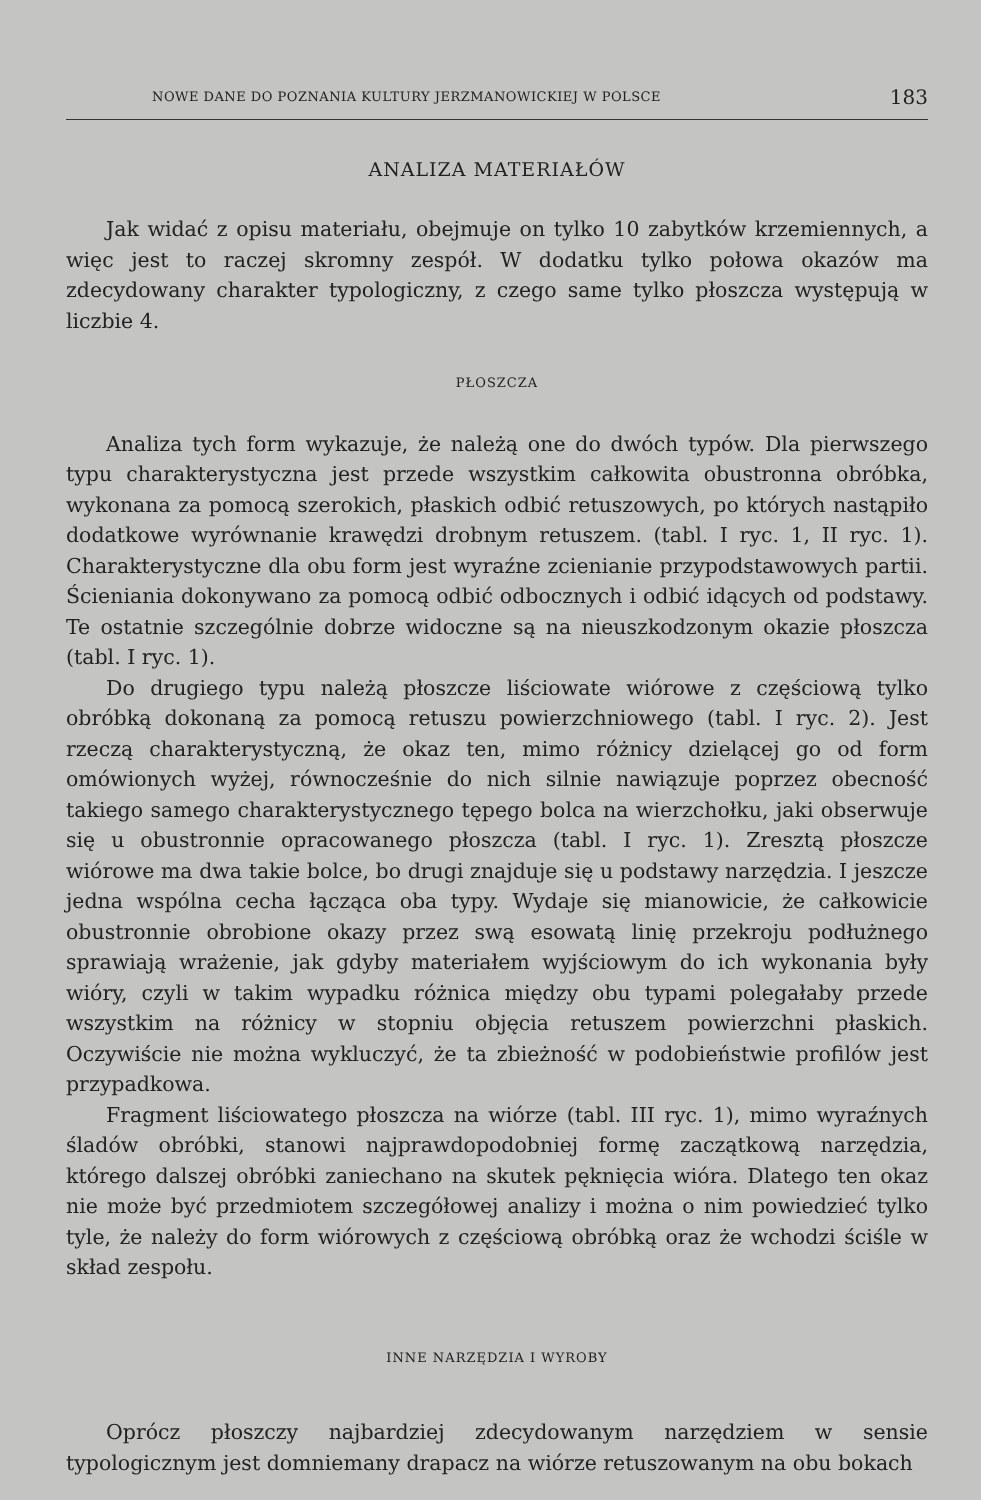NOWE DANE DO POZNANIA KULTURY JERZMANOWICKIEJ W POLSCE 183
ANALIZA MATERIAŁÓW
Jak widać z opisu materiału, obejmuje on tylko 10 zabytków krzemiennych, a więc jest to raczej skromny zespół. W dodatku tylko połowa okazów ma zdecydowany charakter typologiczny, z czego same tylko płoszcza występują w liczbie 4.
PŁOSZCZA
Analiza tych form wykazuje, że należą one do dwóch typów. Dla pierwszego typu charakterystyczna jest przede wszystkim całkowita obustronna obróbka, wykonana za pomocą szerokich, płaskich odbić retuszowych, po których nastąpiło dodatkowe wyrównanie krawędzi drobnym retuszem. (tabl. I ryc. 1, II ryc. 1). Charakterystyczne dla obu form jest wyraźne zcienianie przypodstawowych partii. Ścieniania dokonywano za pomocą odbić odbocznych i odbić idących od podstawy. Te ostatnie szczególnie dobrze widoczne są na nieuszkodzonym okazie płoszcza (tabl. I ryc. 1).
Do drugiego typu należą płoszcze liściowate wiórowe z częściową tylko obróbką dokonaną za pomocą retuszu powierzchniowego (tabl. I ryc. 2). Jest rzeczą charakterystyczną, że okaz ten, mimo różnicy dzielącej go od form omówionych wyżej, równocześnie do nich silnie nawiązuje poprzez obecność takiego samego charakterystycznego tępego bolca na wierzchołku, jaki obserwuje się u obustronnie opracowanego płoszcza (tabl. I ryc. 1). Zresztą płoszcze wiórowe ma dwa takie bolce, bo drugi znajduje się u podstawy narzędzia. I jeszcze jedna wspólna cecha łącząca oba typy. Wydaje się mianowicie, że całkowicie obustronnie obrobione okazy przez swą esowatą linię przekroju podłużnego sprawiają wrażenie, jak gdyby materiałem wyjściowym do ich wykonania były wióry, czyli w takim wypadku różnica między obu typami polegałaby przede wszystkim na różnicy w stopniu objęcia retuszem powierzchni płaskich. Oczywiście nie można wykluczyć, że ta zbieżność w podobieństwie profilów jest przypadkowa.
Fragment liściowatego płoszcza na wiórze (tabl. III ryc. 1), mimo wyraźnych śladów obróbki, stanowi najprawdopodobniej formę zaczątkową narzędzia, którego dalszej obróbki zaniechano na skutek pęknięcia wióra. Dlatego ten okaz nie może być przedmiotem szczegółowej analizy i można o nim powiedzieć tylko tyle, że należy do form wiórowych z częściową obróbką oraz że wchodzi ściśle w skład zespołu.
INNE NARZĘDZIA I WYROBY
Oprócz płoszczy najbardziej zdecydowanym narzędziem w sensie typologicznym jest domniemany drapacz na wiórze retuszowanym na obu bokach